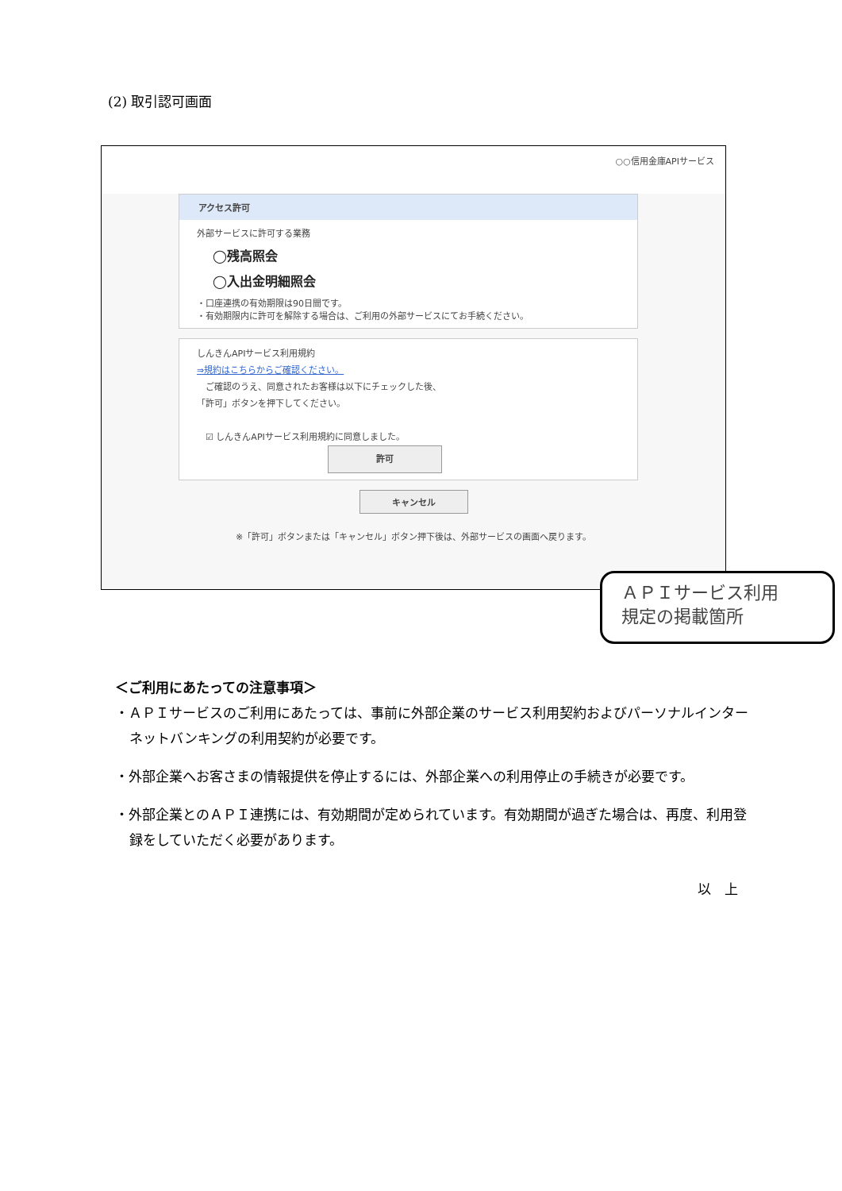(2) 取引認可画面
○○信用金庫APIサービス
アクセス許可
外部サービスに許可する業務
◯残高照会
◯入出金明細照会
・口座連携の有効期限は90日間です。
・有効期限内に許可を解除する場合は、ご利用の外部サービスにてお手続ください。
しんきんAPIサービス利用規約
⇒規約はこちらからご確認ください。
　ご確認のうえ、同意されたお客様は以下にチェックした後、
「許可」ボタンを押下してください。
　☑ しんきんAPIサービス利用規約に同意しました。
許可
キャンセル
※「許可」ボタンまたは「キャンセル」ボタン押下後は、外部サービスの画面へ戻ります。
ＡＰＩサービス利用
規定の掲載箇所
＜ご利用にあたっての注意事項＞
・ＡＰＩサービスのご利用にあたっては、事前に外部企業のサービス利用契約およびパーソナルインターネットバンキングの利用契約が必要です。
・外部企業へお客さまの情報提供を停止するには、外部企業への利用停止の手続きが必要です。
・外部企業とのＡＰＩ連携には、有効期間が定められています。有効期間が過ぎた場合は、再度、利用登録をしていただく必要があります。
以　上